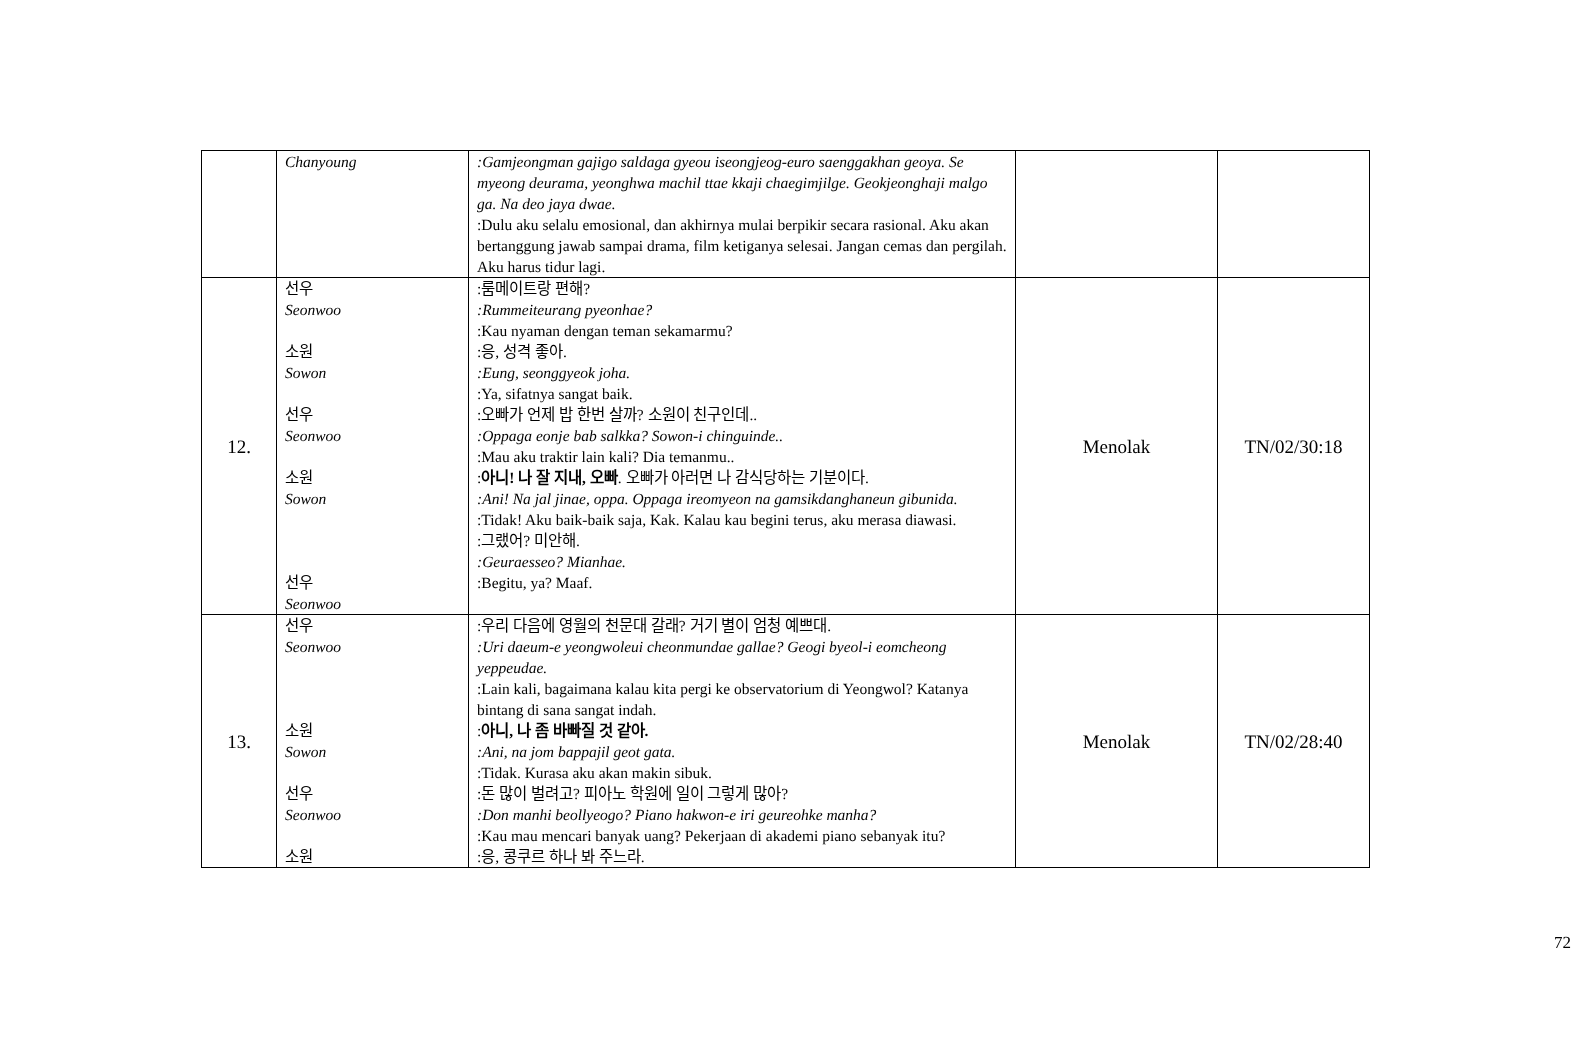| | Chanyoung | :Gamjeongman gajigo saldaga gyeou iseongjeog-euro saenggakhan geoya. Se myeong deurama, yeonghwa machil ttae kkaji chaegimjilge. Geokjeonghaji malgo ga. Na deo jaya dwae. :Dulu aku selalu emosional, dan akhirnya mulai berpikir secara rasional. Aku akan bertanggung jawab sampai drama, film ketiganya selesai. Jangan cemas dan pergilah. Aku harus tidur lagi. | | |
| 12. | 선우 Seonwoo 소원 Sowon 선우 Seonwoo 소원 Sowon 선우 Seonwoo | :룸메이트랑 편해? :Rummeiteurang pyeonhae? :Kau nyaman dengan teman sekamarmu? :응, 성격 좋아. :Eung, seonggyeok joha. :Ya, sifatnya sangat baik. :오빠가 언제 밥 한번 살까? 소원이 친구인데.. :Oppaga eonje bab salkka? Sowon-i chinguinde.. :Mau aku traktir lain kali? Dia temanmu.. : 아니! 나 잘 지내, 오빠 . 오빠가 아러면 나 감식당하는 기분이다. :Ani! Na jal jinae, oppa. Oppaga ireomyeon na gamsikdanghaneun gibunida. :Tidak! Aku baik-baik saja, Kak. Kalau kau begini terus, aku merasa diawasi. :그랬어? 미안해. :Geuraesseo? Mianhae. :Begitu, ya? Maaf. | Menolak | TN/02/30:18 |
| 13. | 선우 Seonwoo 소원 Sowon 선우 Seonwoo 소원 | :우리 다음에 영월의 천문대 갈래? 거기 별이 엄청 예쁘대. :Uri daeum-e yeongwoleui cheonmundae gallae? Geogi byeol-i eomcheong yeppeudae. :Lain kali, bagaimana kalau kita pergi ke observatorium di Yeongwol? Katanya bintang di sana sangat indah. : 아니, 나 좀 바빠질 것 같아. :Ani, na jom bappajil geot gata. :Tidak. Kurasa aku akan makin sibuk. :돈 많이 벌려고? 피아노 학원에 일이 그렇게 많아? :Don manhi beollyeogo? Piano hakwon-e iri geureohke manha? :Kau mau mencari banyak uang? Pekerjaan di akademi piano sebanyak itu? :응, 콩쿠르 하나 봐 주느라. | Menolak | TN/02/28:40 |
72